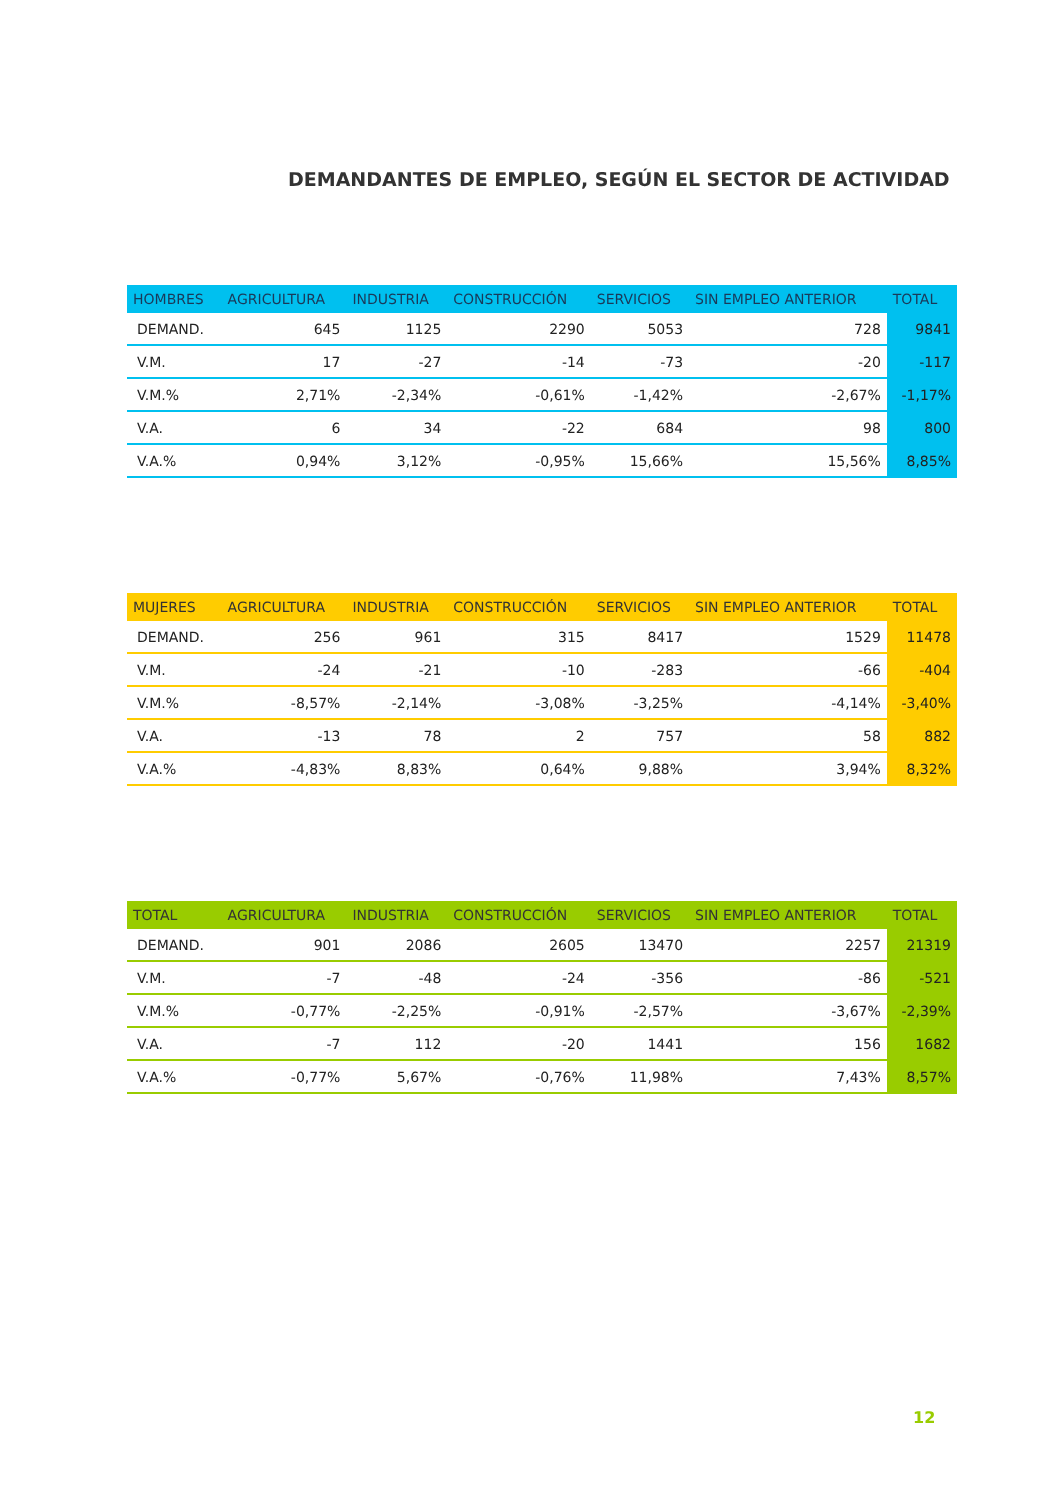DEMANDANTES DE EMPLEO, SEGÚN EL SECTOR DE ACTIVIDAD
| HOMBRES | AGRICULTURA | INDUSTRIA | CONSTRUCCIÓN | SERVICIOS | SIN EMPLEO ANTERIOR | TOTAL |
| --- | --- | --- | --- | --- | --- | --- |
| DEMAND. | 645 | 1125 | 2290 | 5053 | 728 | 9841 |
| V.M. | 17 | -27 | -14 | -73 | -20 | -117 |
| V.M.% | 2,71% | -2,34% | -0,61% | -1,42% | -2,67% | -1,17% |
| V.A. | 6 | 34 | -22 | 684 | 98 | 800 |
| V.A.% | 0,94% | 3,12% | -0,95% | 15,66% | 15,56% | 8,85% |
| MUJERES | AGRICULTURA | INDUSTRIA | CONSTRUCCIÓN | SERVICIOS | SIN EMPLEO ANTERIOR | TOTAL |
| --- | --- | --- | --- | --- | --- | --- |
| DEMAND. | 256 | 961 | 315 | 8417 | 1529 | 11478 |
| V.M. | -24 | -21 | -10 | -283 | -66 | -404 |
| V.M.% | -8,57% | -2,14% | -3,08% | -3,25% | -4,14% | -3,40% |
| V.A. | -13 | 78 | 2 | 757 | 58 | 882 |
| V.A.% | -4,83% | 8,83% | 0,64% | 9,88% | 3,94% | 8,32% |
| TOTAL | AGRICULTURA | INDUSTRIA | CONSTRUCCIÓN | SERVICIOS | SIN EMPLEO ANTERIOR | TOTAL |
| --- | --- | --- | --- | --- | --- | --- |
| DEMAND. | 901 | 2086 | 2605 | 13470 | 2257 | 21319 |
| V.M. | -7 | -48 | -24 | -356 | -86 | -521 |
| V.M.% | -0,77% | -2,25% | -0,91% | -2,57% | -3,67% | -2,39% |
| V.A. | -7 | 112 | -20 | 1441 | 156 | 1682 |
| V.A.% | -0,77% | 5,67% | -0,76% | 11,98% | 7,43% | 8,57% |
12